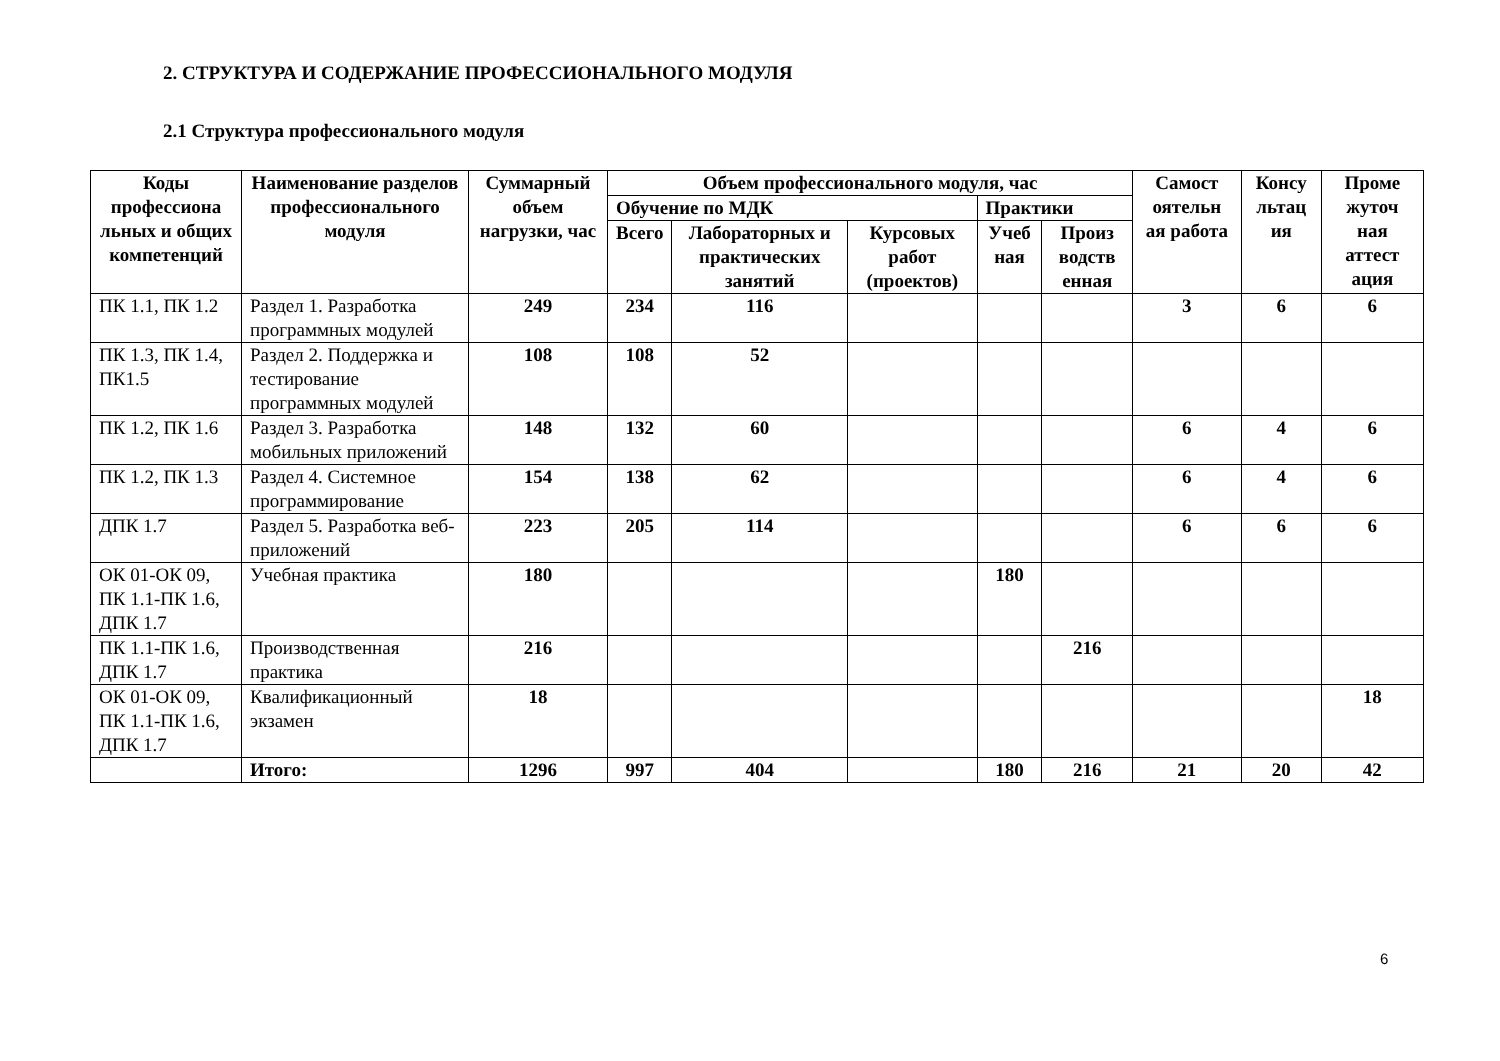2. СТРУКТУРА И СОДЕРЖАНИЕ ПРОФЕССИОНАЛЬНОГО МОДУЛЯ
2.1 Структура профессионального модуля
| Коды профессиона льных и общих компетенций | Наименование разделов профессионального модуля | Суммарный объем нагрузки, час | Объем профессионального модуля, час | | | | | Самост оятельн ая работа | Консу льтац ия | Проме жуточ ная аттест ация |
| --- | --- | --- | --- | --- | --- | --- | --- | --- | --- | --- |
| | | | Обучение по МДК | | | Практики | | | | |
| | | | Всего | Лабораторных и практических занятий | Курсовых работ (проектов) | Учеб ная | Произ водств енная | | | |
| ПК 1.1, ПК 1.2 | Раздел 1. Разработка программных модулей | 249 | 234 | 116 | | | | 3 | 6 | 6 |
| ПК 1.3, ПК 1.4, ПК1.5 | Раздел 2. Поддержка и тестирование программных модулей | 108 | 108 | 52 | | | | | | |
| ПК 1.2, ПК 1.6 | Раздел 3. Разработка мобильных приложений | 148 | 132 | 60 | | | | 6 | 4 | 6 |
| ПК 1.2, ПК 1.3 | Раздел 4. Системное программирование | 154 | 138 | 62 | | | | 6 | 4 | 6 |
| ДПК 1.7 | Раздел 5. Разработка веб-приложений | 223 | 205 | 114 | | | | 6 | 6 | 6 |
| ОК 01-ОК 09, ПК 1.1-ПК 1.6, ДПК 1.7 | Учебная практика | 180 | | | | 180 | | | | |
| ПК 1.1-ПК 1.6, ДПК 1.7 | Производственная практика | 216 | | | | | 216 | | | |
| ОК 01-ОК 09, ПК 1.1-ПК 1.6, ДПК 1.7 | Квалификационный экзамен | 18 | | | | | | | | 18 |
| | Итого: | 1296 | 997 | 404 | | 180 | 216 | 21 | 20 | 42 |
6